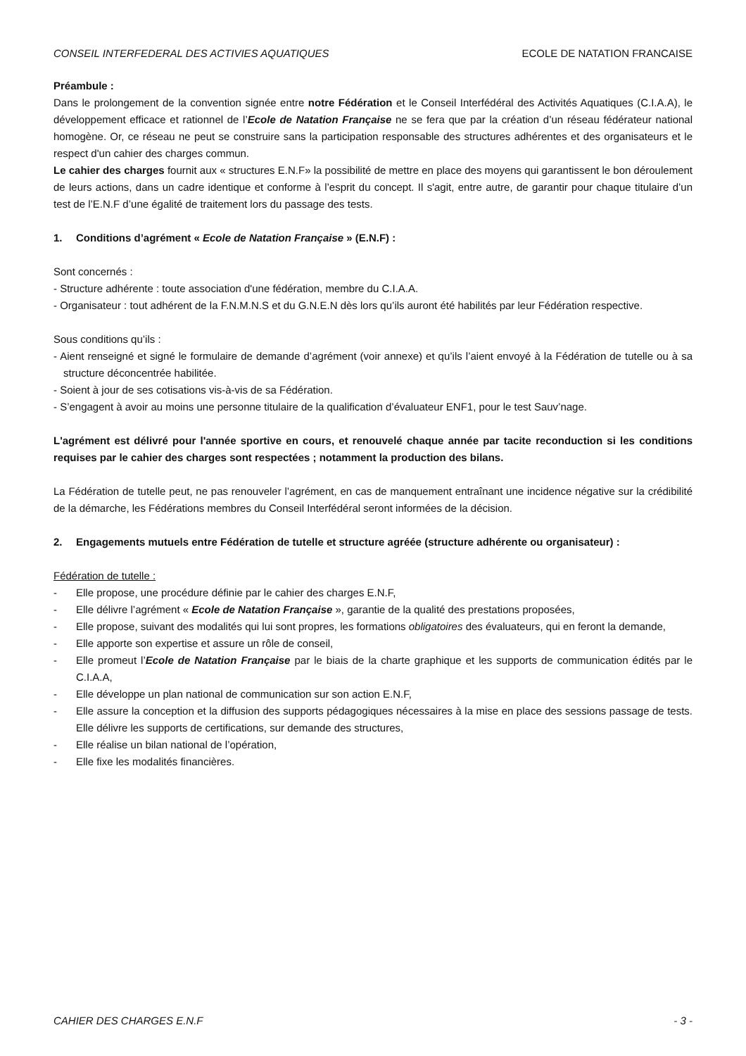CONSEIL INTERFEDERAL DES ACTIVIES AQUATIQUES ECOLE DE NATATION FRANCAISE
Préambule :
Dans le prolongement de la convention signée entre notre Fédération et le Conseil Interfédéral des Activités Aquatiques (C.I.A.A), le développement efficace et rationnel de l’Ecole de Natation Française ne se fera que par la création d’un réseau fédérateur national homogène. Or, ce réseau ne peut se construire sans la participation responsable des structures adhérentes et des organisateurs et le respect d'un cahier des charges commun.
Le cahier des charges fournit aux « structures E.N.F» la possibilité de mettre en place des moyens qui garantissent le bon déroulement de leurs actions, dans un cadre identique et conforme à l’esprit du concept. Il s'agit, entre autre, de garantir pour chaque titulaire d’un test de l’E.N.F d’une égalité de traitement lors du passage des tests.
1. Conditions d’agrément « Ecole de Natation Française » (E.N.F) :
Sont concernés :
- Structure adhérente : toute association d'une fédération, membre du C.I.A.A.
- Organisateur : tout adhérent de la F.N.M.N.S et du G.N.E.N dès lors qu’ils auront été habilités par leur Fédération respective.
Sous conditions qu’ils :
- Aient renseigné et signé le formulaire de demande d’agrément (voir annexe) et qu’ils l’aient envoyé à la Fédération de tutelle ou à sa structure déconcentrée habilitée.
- Soient à jour de ses cotisations vis-à-vis de sa Fédération.
- S’engagent à avoir au moins une personne titulaire de la qualification d’évaluateur ENF1, pour le test Sauv’nage.
L'agrément est délivré pour l'année sportive en cours, et renouvelé chaque année par tacite reconduction si les conditions requises par le cahier des charges sont respectées ; notamment la production des bilans.
La Fédération de tutelle peut, ne pas renouveler l’agrément, en cas de manquement entraînant une incidence négative sur la crédibilité de la démarche, les Fédérations membres du Conseil Interfédéral seront informées de la décision.
2. Engagements mutuels entre Fédération de tutelle et structure agréée (structure adhérente ou organisateur) :
Fédération de tutelle :
- Elle propose, une procédure définie par le cahier des charges E.N.F,
- Elle délivre l’agrément « Ecole de Natation Française », garantie de la qualité des prestations proposées,
- Elle propose, suivant des modalités qui lui sont propres, les formations obligatoires des évaluateurs, qui en feront la demande,
- Elle apporte son expertise et assure un rôle de conseil,
- Elle promeut l’Ecole de Natation Française par le biais de la charte graphique et les supports de communication édités par le C.I.A.A,
- Elle développe un plan national de communication sur son action E.N.F,
- Elle assure la conception et la diffusion des supports pédagogiques nécessaires à la mise en place des sessions passage de tests. Elle délivre les supports de certifications, sur demande des structures,
- Elle réalise un bilan national de l’opération,
- Elle fixe les modalités financières.
CAHIER DES CHARGES E.N.F - 3 -